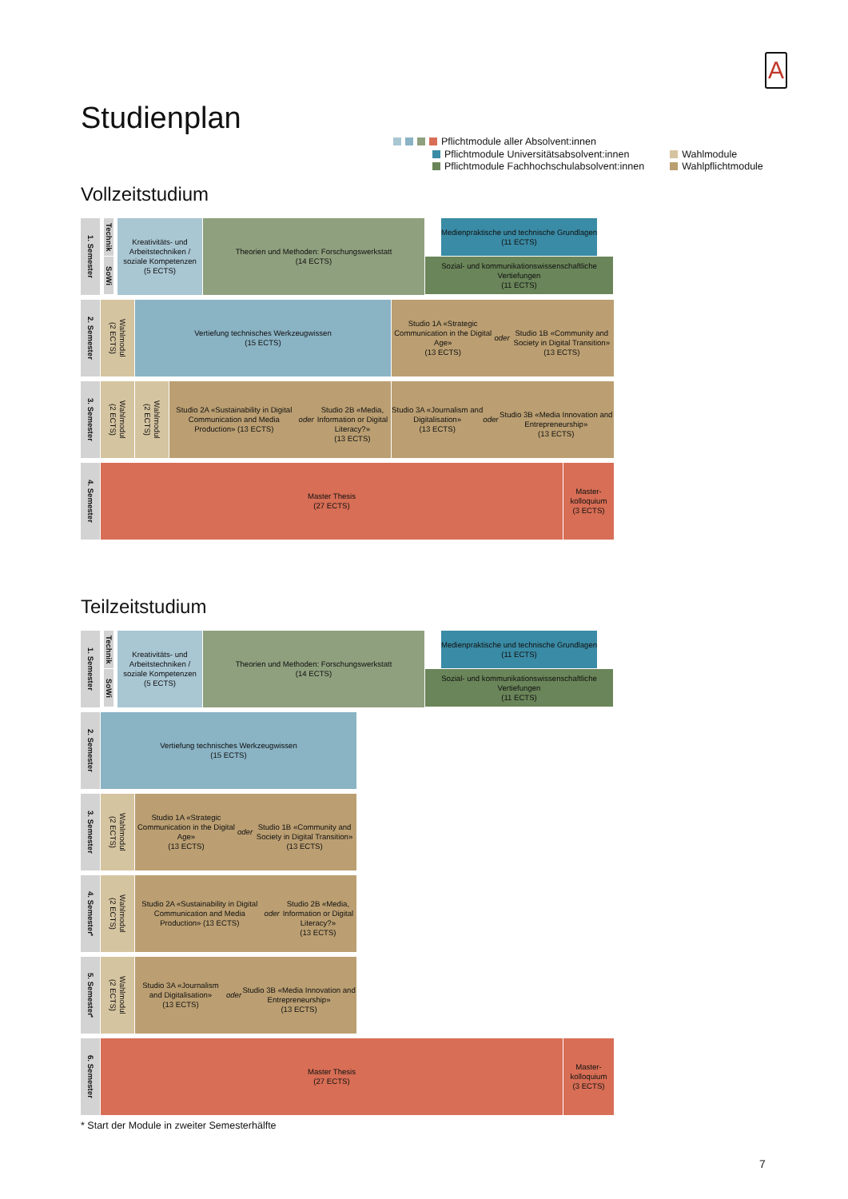A
Pflichtmodule aller Absolvent:innen
Pflichtmodule Universitätsabsolvent:innen
Pflichtmodule Fachhochschulabsolvent:innen
Wahlmodule
Wahlpflichtmodule
Studienplan
Vollzeitstudium
1. Semester
Technik
SoWi
Kreativitäts- und Arbeitstechniken / soziale Kompetenzen
(5 ECTS)
Theorien und Methoden: Forschungswerkstatt
(14 ECTS)
Medienpraktische und technische Grundlagen
(11 ECTS)
Sozial- und kommunikationswissenschaftliche Vertiefungen
(11 ECTS)
2. Semester
Wahlmodul
(2 ECTS)
Vertiefung technisches Werkzeugwissen
(15 ECTS)
Studio 1A «Strategic Communication in the Digital Age»
(13 ECTS)
oder
Studio 1B «Community and Society in Digital Transition»
(13 ECTS)
3. Semester
Wahlmodul
(2 ECTS)
Wahlmodul
(2 ECTS)
Studio 2A «Sustainability in Digital Communication and Media Production» (13 ECTS)
oder
Studio 2B «Media, Information or Digital Literacy?»
(13 ECTS)
Studio 3A «Journalism and Digitalisation»
(13 ECTS)
oder
Studio 3B «Media Innovation and Entrepreneurship»
(13 ECTS)
4. Semester
Master Thesis
(27 ECTS)
Master-
kolloquium
(3 ECTS)
Teilzeitstudium
1. Semester
Technik
SoWi
Kreativitäts- und Arbeitstechniken / soziale Kompetenzen
(5 ECTS)
Theorien und Methoden: Forschungswerkstatt
(14 ECTS)
Medienpraktische und technische Grundlagen
(11 ECTS)
Sozial- und kommunikationswissenschaftliche Vertiefungen
(11 ECTS)
2. Semester
Vertiefung technisches Werkzeugwissen
(15 ECTS)
3. Semester
Wahlmodul
(2 ECTS)
Studio 1A «Strategic Communication in the Digital Age»
(13 ECTS)
oder
Studio 1B «Community and Society in Digital Transition»
(13 ECTS)
4. Semester<sup>*</sup>
Wahlmodul
(2 ECTS)
Studio 2A «Sustainability in Digital Communication and Media Production» (13 ECTS)
oder
Studio 2B «Media, Information or Digital Literacy?»
(13 ECTS)
5. Semester<sup>*</sup>
Wahlmodul
(2 ECTS)
Studio 3A «Journalism and Digitalisation»
(13 ECTS)
oder
Studio 3B «Media Innovation and Entrepreneurship»
(13 ECTS)
6. Semester
Master Thesis
(27 ECTS)
Master-
kolloquium
(3 ECTS)
* Start der Module in zweiter Semesterhälfte
7